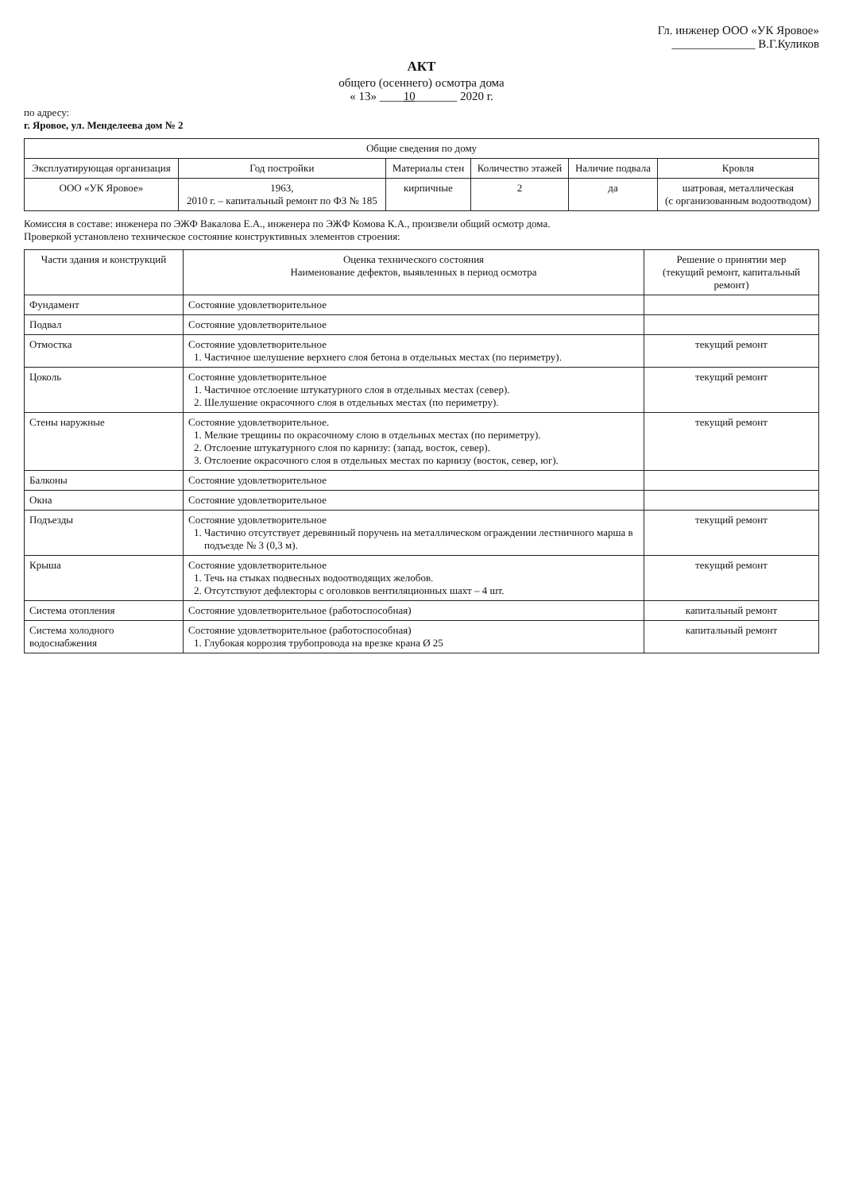Гл. инженер ООО «УК Яровое»
______________ В.Г.Куликов
АКТ
общего (осеннего) осмотра дома
« 13» ____10_______ 2020 г.
по адресу:
г. Яровое, ул. Менделеева дом № 2
| Общие сведения по дому | | | | | |
| --- | --- | --- | --- | --- | --- |
| Эксплуатирующая организация | Год постройки | Материалы стен | Количество этажей | Наличие подвала | Кровля |
| ООО «УК Яровое» | 1963, 2010 г. – капитальный ремонт по ФЗ № 185 | кирпичные | 2 | да | шатровая, металлическая (с организованным водоотводом) |
Комиссия в составе: инженера по ЭЖФ Вакалова Е.А., инженера по ЭЖФ Комова К.А., произвели общий осмотр дома.
Проверкой установлено техническое состояние конструктивных элементов строения:
| Части здания и конструкций | Оценка технического состояния Наименование дефектов, выявленных в период осмотра | Решение о принятии мер (текущий ремонт, капитальный ремонт) |
| --- | --- | --- |
| Фундамент | Состояние удовлетворительное | |
| Подвал | Состояние удовлетворительное | |
| Отмостка | Состояние удовлетворительное 1. Частичное шелушение верхнего слоя бетона в отдельных местах (по периметру). | текущий ремонт |
| Цоколь | Состояние удовлетворительное 1. Частичное отслоение штукатурного слоя в отдельных местах (север). 2. Шелушение окрасочного слоя в отдельных местах (по периметру). | текущий ремонт |
| Стены наружные | Состояние удовлетворительное. 1. Мелкие трещины по окрасочному слою в отдельных местах (по периметру). 2. Отслоение штукатурного слоя по карнизу: (запад, восток, север). 3. Отслоение окрасочного слоя в отдельных местах по карнизу (восток, север, юг). | текущий ремонт |
| Балконы | Состояние удовлетворительное | |
| Окна | Состояние удовлетворительное | |
| Подъезды | Состояние удовлетворительное 1. Частично отсутствует деревянный поручень на металлическом ограждении лестничного марша в подъезде № 3 (0,3 м). | текущий ремонт |
| Крыша | Состояние удовлетворительное 1. Течь на стыках подвесных водоотводящих желобов. 2. Отсутствуют дефлекторы с оголовков вентиляционных шахт – 4 шт. | текущий ремонт |
| Система отопления | Состояние удовлетворительное (работоспособная) | капитальный ремонт |
| Система холодного водоснабжения | Состояние удовлетворительное (работоспособная) 1. Глубокая коррозия трубопровода на врезке крана Ø 25 | капитальный ремонт |